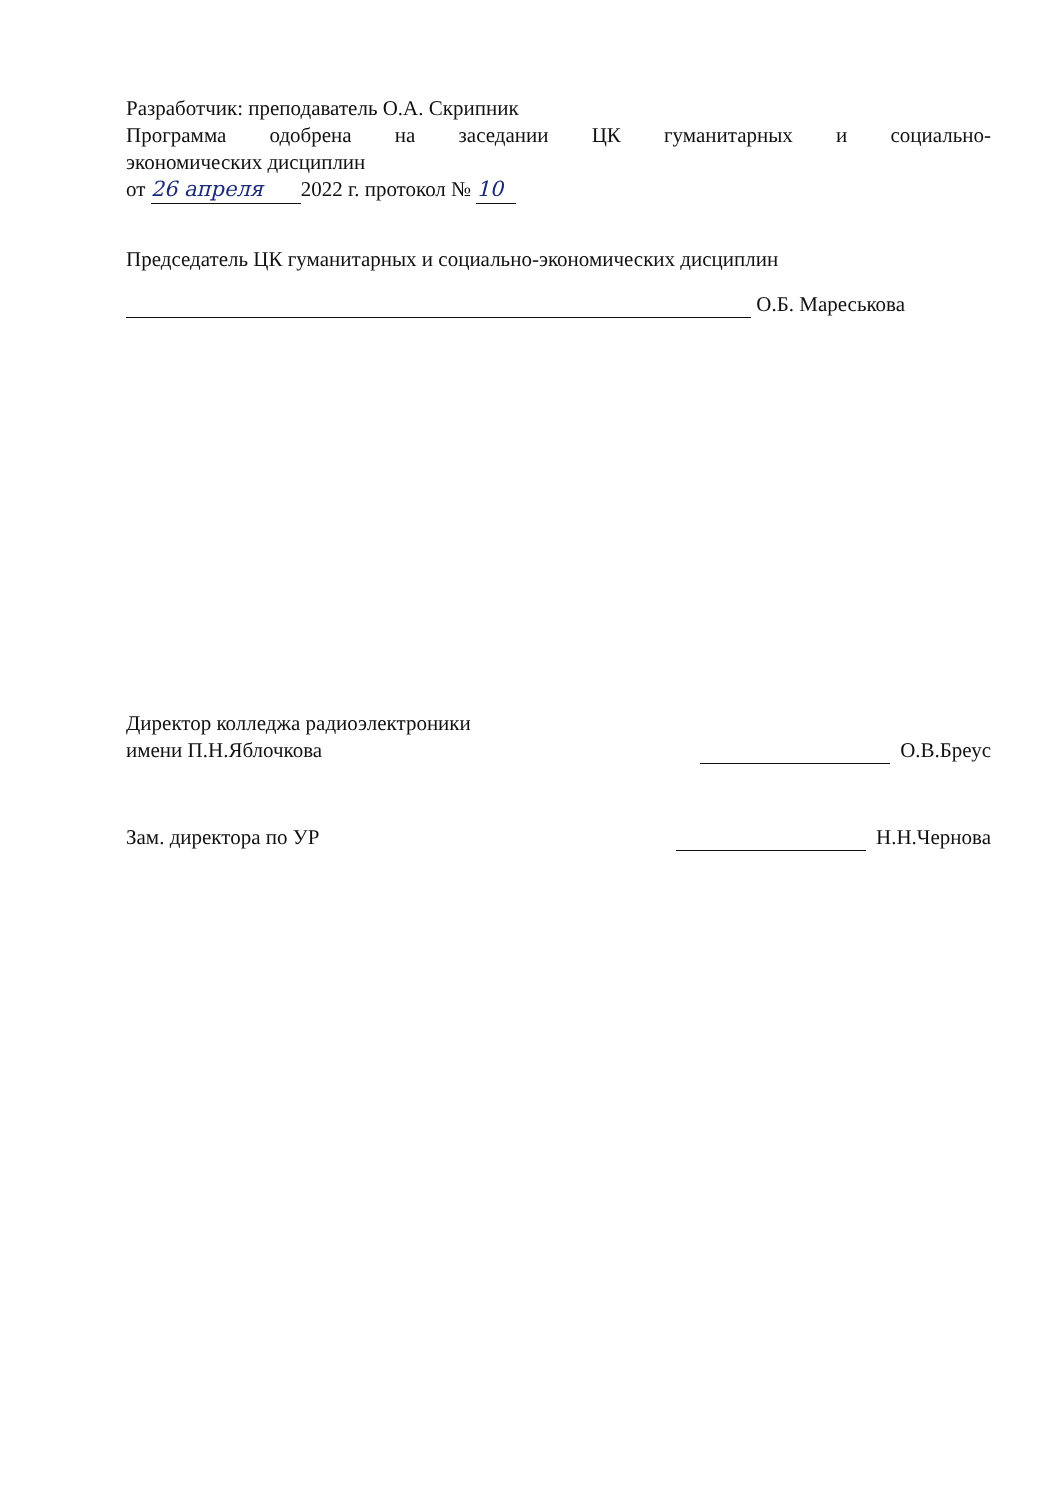Разработчик: преподаватель О.А. Скрипник
Программа одобрена на заседании ЦК гуманитарных и социально-
экономических дисциплин
от 26 апреля 2022 г. протокол № 10
Председатель ЦК гуманитарных и социально-экономических дисциплин
О.Б. Мареськова
Директор колледжа радиоэлектроники
имени П.Н.Яблочкова
О.В.Бреус
Зам. директора по УР
Н.Н.Чернова